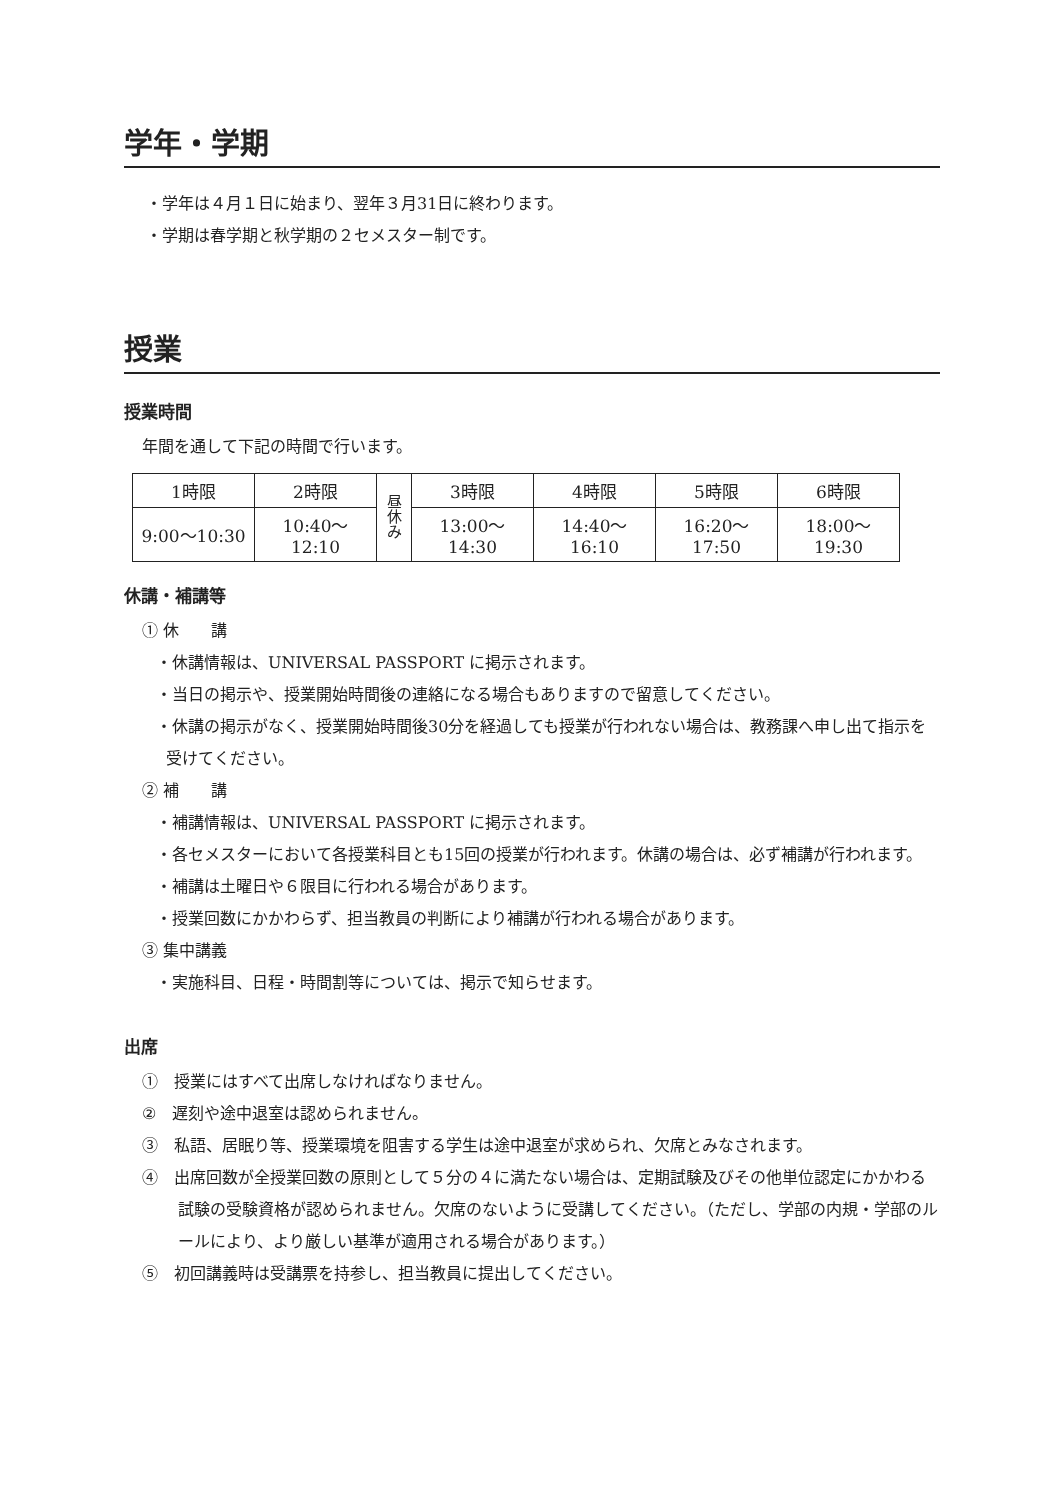学年・学期
・学年は４月１日に始まり、翌年３月31日に終わります。
・学期は春学期と秋学期の２セメスター制です。
授業
授業時間
年間を通して下記の時間で行います。
| 1時限 | 2時限 | 昼 休 み | 3時限 | 4時限 | 5時限 | 6時限 |
| 9:00〜10:30 | 10:40〜12:10 | | 13:00〜14:30 | 14:40〜16:10 | 16:20〜17:50 | 18:00〜19:30 |
休講・補講等
① 休　　講
・休講情報は、UNIVERSAL PASSPORT に掲示されます。
・当日の掲示や、授業開始時間後の連絡になる場合もありますので留意してください。
・休講の掲示がなく、授業開始時間後30分を経過しても授業が行われない場合は、教務課へ申し出て指示を受けてください。
② 補　　講
・補講情報は、UNIVERSAL PASSPORT に掲示されます。
・各セメスターにおいて各授業科目とも15回の授業が行われます。休講の場合は、必ず補講が行われます。
・補講は土曜日や６限目に行われる場合があります。
・授業回数にかかわらず、担当教員の判断により補講が行われる場合があります。
③ 集中講義
・実施科目、日程・時間割等については、掲示で知らせます。
出席
①　授業にはすべて出席しなければなりません。
②　遅刻や途中退室は認められません。
③　私語、居眠り等、授業環境を阻害する学生は途中退室が求められ、欠席とみなされます。
④　出席回数が全授業回数の原則として５分の４に満たない場合は、定期試験及びその他単位認定にかかわる試験の受験資格が認められません。欠席のないように受講してください。（ただし、学部の内規・学部のルールにより、より厳しい基準が適用される場合があります。）
⑤　初回講義時は受講票を持参し、担当教員に提出してください。